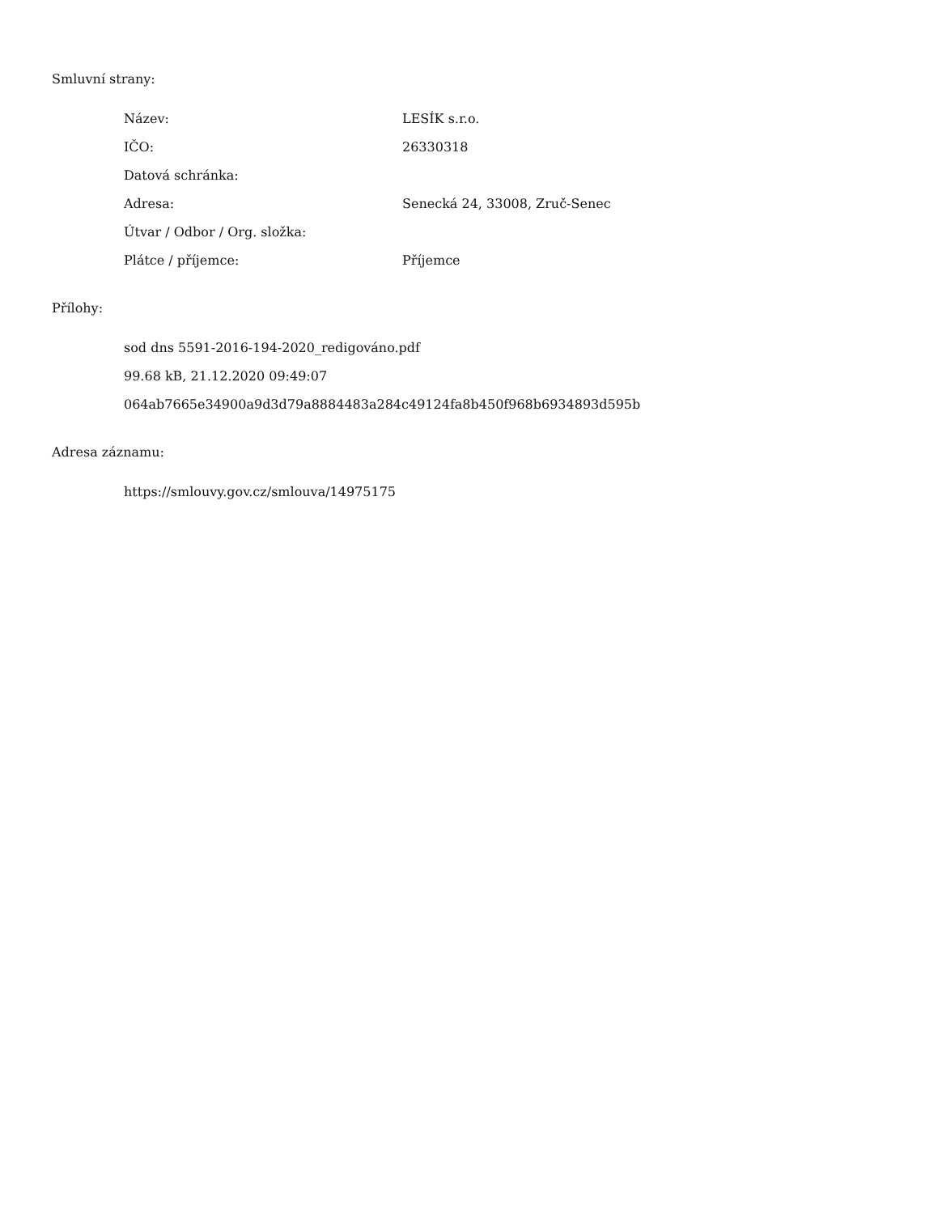Smluvní strany:
| Název: | LESÍK s.r.o. |
| IČO: | 26330318 |
| Datová schránka: | |
| Adresa: | Senecká 24, 33008, Zruč-Senec |
| Útvar / Odbor / Org. složka: | |
| Plátce / příjemce: | Příjemce |
Přílohy:
sod dns 5591-2016-194-2020_redigováno.pdf
99.68 kB, 21.12.2020 09:49:07
064ab7665e34900a9d3d79a8884483a284c49124fa8b450f968b6934893d595b
Adresa záznamu:
https://smlouvy.gov.cz/smlouva/14975175